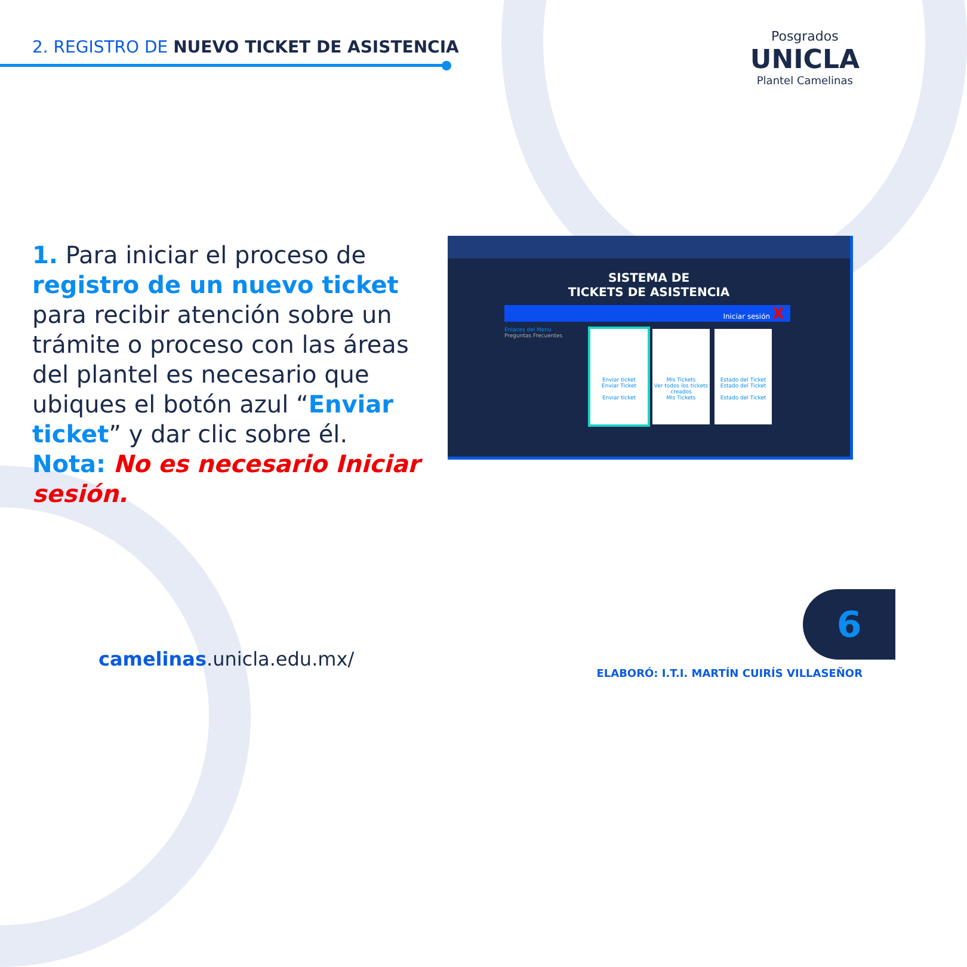2. REGISTRO DE NUEVO TICKET DE ASISTENCIA
Posgrados
UNICLA
Plantel Camelinas
1. Para iniciar el proceso de registro de un nuevo ticket para recibir atención sobre un trámite o proceso con las áreas del plantel es necesario que ubiques el botón azul “Enviar ticket” y dar clic sobre él.
Nota: No es necesario Iniciar sesión.
SISTEMA DE
TICKETS DE ASISTENCIA
Iniciar sesión X
Enlaces del Menu
Preguntas Frecuentes
Enviar ticket
Enviar Ticket
Enviar ticket
Mis Tickets
Ver todos los tickets creados
Mis Tickets
Estado del Ticket
Estado del Ticket
Estado del Ticket
camelinas.unicla.edu.mx/
6
ELABORÓ: I.T.I. MARTÍN CUIRÍS VILLASEÑOR